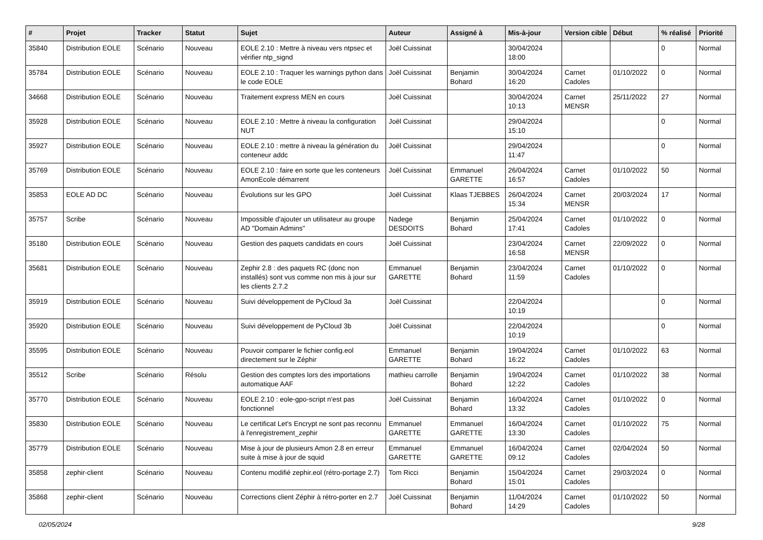| # | Projet | Tracker | Statut | Sujet | Auteur | Assigné à | Mis-à-jour | Version cible | Début | % réalisé | Priorité |
| --- | --- | --- | --- | --- | --- | --- | --- | --- | --- | --- | --- |
| 35840 | Distribution EOLE | Scénario | Nouveau | EOLE 2.10 : Mettre à niveau vers ntpsec et vérifier ntp_signd | Joël Cuissinat | | 30/04/2024 18:00 | | | 0 | Normal |
| 35784 | Distribution EOLE | Scénario | Nouveau | EOLE 2.10 : Traquer les warnings python dans le code EOLE | Joël Cuissinat | Benjamin Bohard | 30/04/2024 16:20 | Carnet Cadoles | 01/10/2022 | 0 | Normal |
| 34668 | Distribution EOLE | Scénario | Nouveau | Traitement express MEN en cours | Joël Cuissinat | | 30/04/2024 10:13 | Carnet MENSR | 25/11/2022 | 27 | Normal |
| 35928 | Distribution EOLE | Scénario | Nouveau | EOLE 2.10 : Mettre à niveau la configuration NUT | Joël Cuissinat | | 29/04/2024 15:10 | | | 0 | Normal |
| 35927 | Distribution EOLE | Scénario | Nouveau | EOLE 2.10 : mettre à niveau la génération du conteneur addc | Joël Cuissinat | | 29/04/2024 11:47 | | | 0 | Normal |
| 35769 | Distribution EOLE | Scénario | Nouveau | EOLE 2.10 : faire en sorte que les conteneurs AmonEcole démarrent | Joël Cuissinat | Emmanuel GARETTE | 26/04/2024 16:57 | Carnet Cadoles | 01/10/2022 | 50 | Normal |
| 35853 | EOLE AD DC | Scénario | Nouveau | Évolutions sur les GPO | Joël Cuissinat | Klaas TJEBBES | 26/04/2024 15:34 | Carnet MENSR | 20/03/2024 | 17 | Normal |
| 35757 | Scribe | Scénario | Nouveau | Impossible d'ajouter un utilisateur au groupe AD "Domain Admins" | Nadege DESDOITS | Benjamin Bohard | 25/04/2024 17:41 | Carnet Cadoles | 01/10/2022 | 0 | Normal |
| 35180 | Distribution EOLE | Scénario | Nouveau | Gestion des paquets candidats en cours | Joël Cuissinat | | 23/04/2024 16:58 | Carnet MENSR | 22/09/2022 | 0 | Normal |
| 35681 | Distribution EOLE | Scénario | Nouveau | Zephir 2.8 : des paquets RC (donc non installés) sont vus comme non mis à jour sur les clients 2.7.2 | Emmanuel GARETTE | Benjamin Bohard | 23/04/2024 11:59 | Carnet Cadoles | 01/10/2022 | 0 | Normal |
| 35919 | Distribution EOLE | Scénario | Nouveau | Suivi développement de PyCloud 3a | Joël Cuissinat | | 22/04/2024 10:19 | | | 0 | Normal |
| 35920 | Distribution EOLE | Scénario | Nouveau | Suivi développement de PyCloud 3b | Joël Cuissinat | | 22/04/2024 10:19 | | | 0 | Normal |
| 35595 | Distribution EOLE | Scénario | Nouveau | Pouvoir comparer le fichier config.eol directement sur le Zéphir | Emmanuel GARETTE | Benjamin Bohard | 19/04/2024 16:22 | Carnet Cadoles | 01/10/2022 | 63 | Normal |
| 35512 | Scribe | Scénario | Résolu | Gestion des comptes lors des importations automatique AAF | mathieu carrolle | Benjamin Bohard | 19/04/2024 12:22 | Carnet Cadoles | 01/10/2022 | 38 | Normal |
| 35770 | Distribution EOLE | Scénario | Nouveau | EOLE 2.10 : eole-gpo-script n'est pas fonctionnel | Joël Cuissinat | Benjamin Bohard | 16/04/2024 13:32 | Carnet Cadoles | 01/10/2022 | 0 | Normal |
| 35830 | Distribution EOLE | Scénario | Nouveau | Le certificat Let's Encrypt ne sont pas reconnu à l'enregistrement_zephir | Emmanuel GARETTE | Emmanuel GARETTE | 16/04/2024 13:30 | Carnet Cadoles | 01/10/2022 | 75 | Normal |
| 35779 | Distribution EOLE | Scénario | Nouveau | Mise à jour de plusieurs Amon 2.8 en erreur suite à mise à jour de squid | Emmanuel GARETTE | Emmanuel GARETTE | 16/04/2024 09:12 | Carnet Cadoles | 02/04/2024 | 50 | Normal |
| 35858 | zephir-client | Scénario | Nouveau | Contenu modifié zephir.eol (rétro-portage 2.7) | Tom Ricci | Benjamin Bohard | 15/04/2024 15:01 | Carnet Cadoles | 29/03/2024 | 0 | Normal |
| 35868 | zephir-client | Scénario | Nouveau | Corrections client Zéphir à rétro-porter en 2.7 | Joël Cuissinat | Benjamin Bohard | 11/04/2024 14:29 | Carnet Cadoles | 01/10/2022 | 50 | Normal |
02/05/2024 9/28